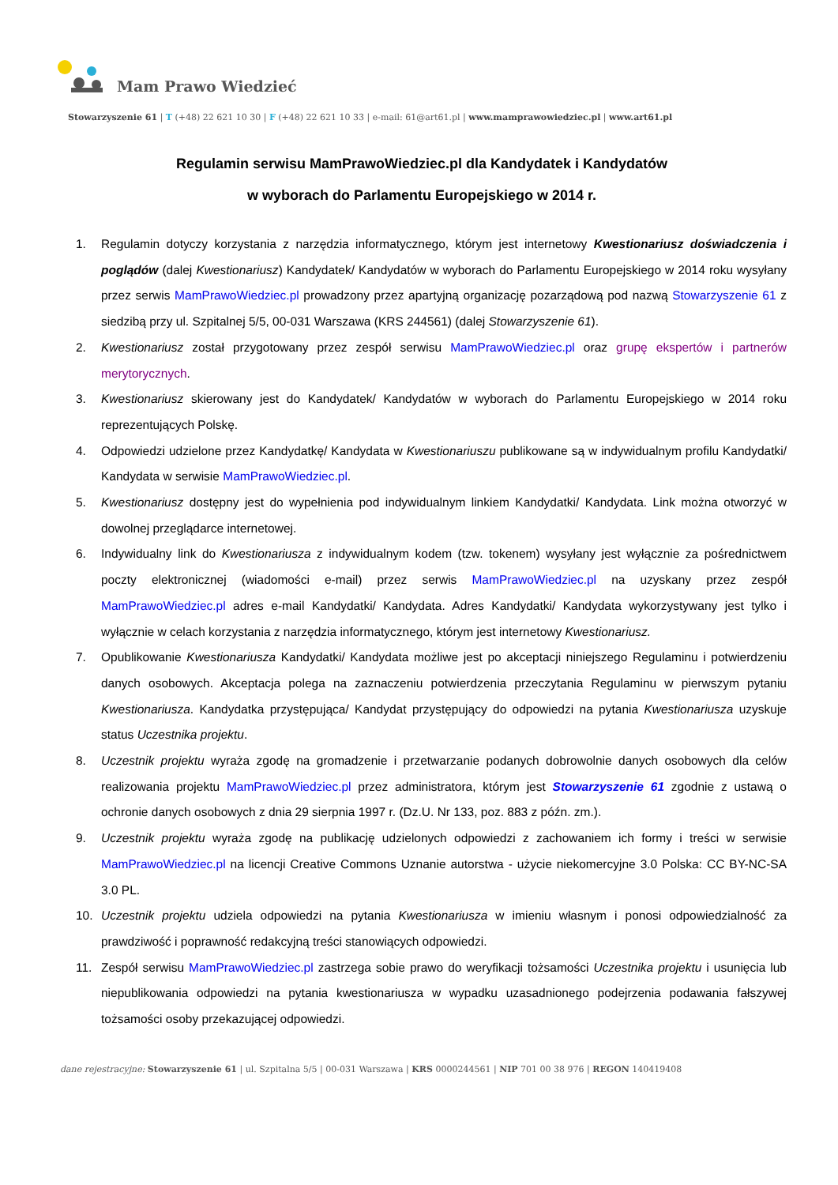Mam Prawo Wiedzieć
Stowarzyszenie 61 | T (+48) 22 621 10 30 | F (+48) 22 621 10 33 | e-mail: 61@art61.pl | www.mamprawowiedziec.pl | www.art61.pl
Regulamin serwisu MamPrawoWiedziec.pl dla Kandydatek i Kandydatów
w wyborach do Parlamentu Europejskiego w 2014 r.
1. Regulamin dotyczy korzystania z narzędzia informatycznego, którym jest internetowy Kwestionariusz doświadczenia i poglądów (dalej Kwestionariusz) Kandydatek/ Kandydatów w wyborach do Parlamentu Europejskiego w 2014 roku wysyłany przez serwis MamPrawoWiedziec.pl prowadzony przez apartyjną organizację pozarządową pod nazwą Stowarzyszenie 61 z siedzibą przy ul. Szpitalnej 5/5, 00-031 Warszawa (KRS 244561) (dalej Stowarzyszenie 61).
2. Kwestionariusz został przygotowany przez zespół serwisu MamPrawoWiedziec.pl oraz grupę ekspertów i partnerów merytorycznych.
3. Kwestionariusz skierowany jest do Kandydatek/ Kandydatów w wyborach do Parlamentu Europejskiego w 2014 roku reprezentujących Polskę.
4. Odpowiedzi udzielone przez Kandydatkę/ Kandydata w Kwestionariuszu publikowane są w indywidualnym profilu Kandydatki/ Kandydata w serwisie MamPrawoWiedziec.pl.
5. Kwestionariusz dostępny jest do wypełnienia pod indywidualnym linkiem Kandydatki/ Kandydata. Link można otworzyć w dowolnej przeglądarce internetowej.
6. Indywidualny link do Kwestionariusza z indywidualnym kodem (tzw. tokenem) wysyłany jest wyłącznie za pośrednictwem poczty elektronicznej (wiadomości e-mail) przez serwis MamPrawoWiedziec.pl na uzyskany przez zespół MamPrawoWiedziec.pl adres e-mail Kandydatki/ Kandydata. Adres Kandydatki/ Kandydata wykorzystywany jest tylko i wyłącznie w celach korzystania z narzędzia informatycznego, którym jest internetowy Kwestionariusz.
7. Opublikowanie Kwestionariusza Kandydatki/ Kandydata możliwe jest po akceptacji niniejszego Regulaminu i potwierdzeniu danych osobowych. Akceptacja polega na zaznaczeniu potwierdzenia przeczytania Regulaminu w pierwszym pytaniu Kwestionariusza. Kandydatka przystępująca/ Kandydat przystępujący do odpowiedzi na pytania Kwestionariusza uzyskuje status Uczestnika projektu.
8. Uczestnik projektu wyraża zgodę na gromadzenie i przetwarzanie podanych dobrowolnie danych osobowych dla celów realizowania projektu MamPrawoWiedziec.pl przez administratora, którym jest Stowarzyszenie 61 zgodnie z ustawą o ochronie danych osobowych z dnia 29 sierpnia 1997 r. (Dz.U. Nr 133, poz. 883 z późn. zm.).
9. Uczestnik projektu wyraża zgodę na publikację udzielonych odpowiedzi z zachowaniem ich formy i treści w serwisie MamPrawoWiedziec.pl na licencji Creative Commons Uznanie autorstwa - użycie niekomercyjne 3.0 Polska: CC BY-NC-SA 3.0 PL.
10. Uczestnik projektu udziela odpowiedzi na pytania Kwestionariusza w imieniu własnym i ponosi odpowiedzialność za prawdziwość i poprawność redakcyjną treści stanowiących odpowiedzi.
11. Zespół serwisu MamPrawoWiedziec.pl zastrzega sobie prawo do weryfikacji tożsamości Uczestnika projektu i usunięcia lub niepublikowania odpowiedzi na pytania kwestionariusza w wypadku uzasadnionego podejrzenia podawania fałszywej tożsamości osoby przekazującej odpowiedzi.
dane rejestracyjne: Stowarzyszenie 61 | ul. Szpitalna 5/5 | 00-031 Warszawa | KRS 0000244561 | NIP 701 00 38 976 | REGON 140419408